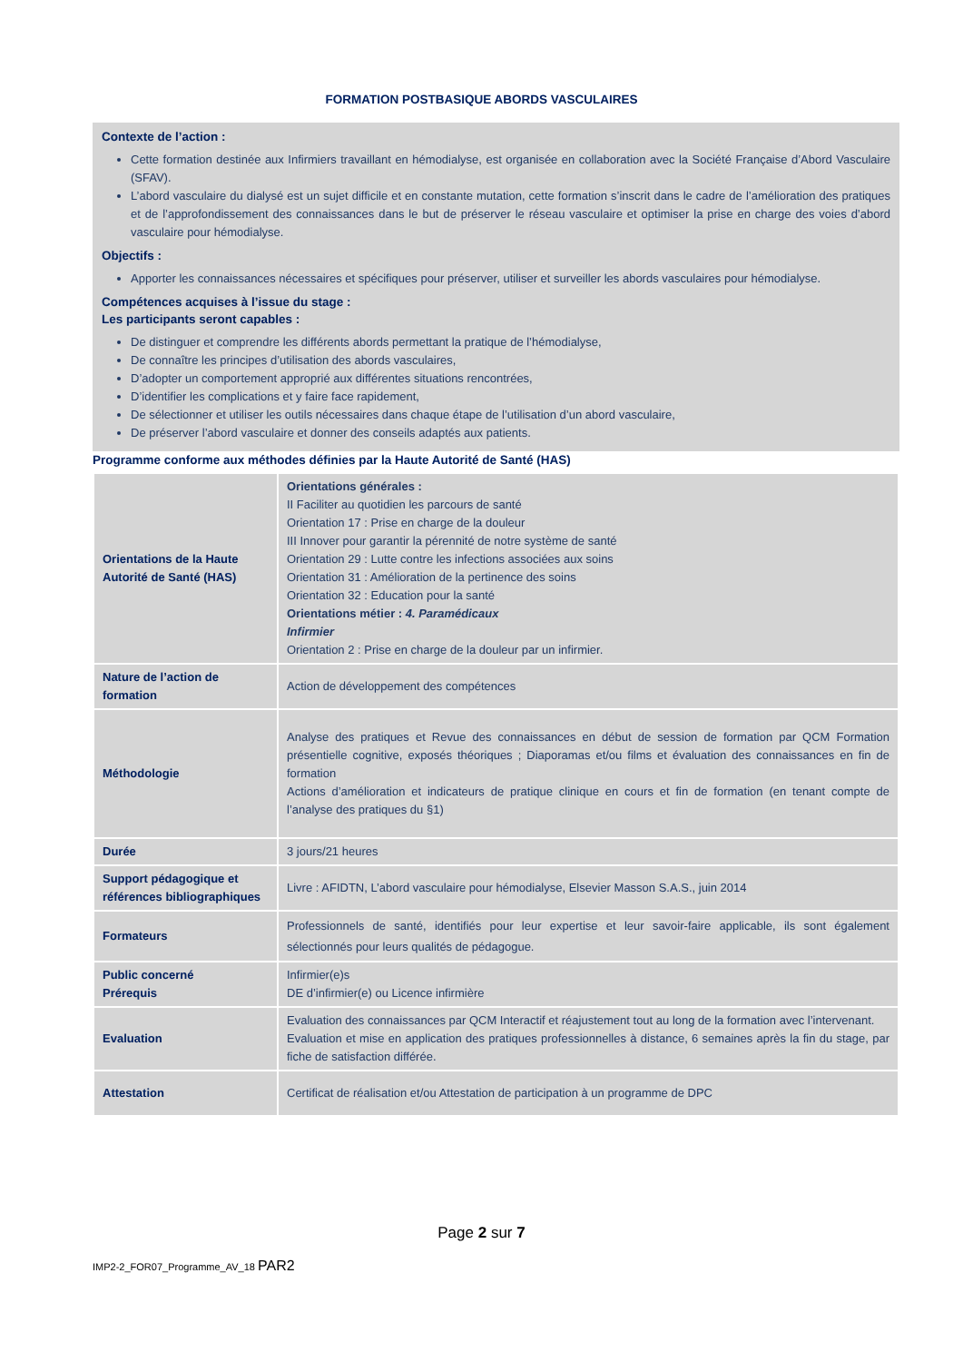FORMATION POSTBASIQUE ABORDS VASCULAIRES
Contexte de l’action :
Cette formation destinée aux Infirmiers travaillant en hémodialyse, est organisée en collaboration avec la Société Française d’Abord Vasculaire (SFAV).
L’abord vasculaire du dialysé est un sujet difficile et en constante mutation, cette formation s’inscrit dans le cadre de l’amélioration des pratiques et de l’approfondissement des connaissances dans le but de préserver le réseau vasculaire et optimiser la prise en charge des voies d’abord vasculaire pour hémodialyse.
Objectifs :
Apporter les connaissances nécessaires et spécifiques pour préserver, utiliser et surveiller les abords vasculaires pour hémodialyse.
Compétences acquises à l’issue du stage :
Les participants seront capables :
De distinguer et comprendre les différents abords permettant la pratique de l’hémodialyse,
De connaître les principes d’utilisation des abords vasculaires,
D’adopter un comportement approprié aux différentes situations rencontrées,
D’identifier les complications et y faire face rapidement,
De sélectionner et utiliser les outils nécessaires dans chaque étape de l’utilisation d’un abord vasculaire,
De préserver l’abord vasculaire et donner des conseils adaptés aux patients.
Programme conforme aux méthodes définies par la Haute Autorité de Santé (HAS)
| Orientations de la Haute Autorité de Santé (HAS) | Orientations générales : II Faciliter au quotidien les parcours de santé Orientation 17 : Prise en charge de la douleur III Innover pour garantir la pérennité de notre système de santé Orientation 29 : Lutte contre les infections associées aux soins Orientation 31 : Amélioration de la pertinence des soins Orientation 32 : Education pour la santé Orientations métier : 4. Paramédicaux Infirmier Orientation 2 : Prise en charge de la douleur par un infirmier. |
| Nature de l’action de formation | Action de développement des compétences |
| Méthodologie | Analyse des pratiques et Revue des connaissances en début de session de formation par QCM Formation présentielle cognitive, exposés théoriques ; Diaporamas et/ou films et évaluation des connaissances en fin de formation Actions d’amélioration et indicateurs de pratique clinique en cours et fin de formation (en tenant compte de l’analyse des pratiques du §1) |
| Durée | 3 jours/21 heures |
| Support pédagogique et références bibliographiques | Livre : AFIDTN, L’abord vasculaire pour hémodialyse, Elsevier Masson S.A.S., juin 2014 |
| Formateurs | Professionnels de santé, identifiés pour leur expertise et leur savoir-faire applicable, ils sont également sélectionnés pour leurs qualités de pédagogue. |
| Public concerné Prérequis | Infirmier(e)s DE d’infirmier(e) ou Licence infirmière |
| Evaluation | Evaluation des connaissances par QCM Interactif et réajustement tout au long de la formation avec l’intervenant. Evaluation et mise en application des pratiques professionnelles à distance, 6 semaines après la fin du stage, par fiche de satisfaction différée. |
| Attestation | Certificat de réalisation et/ou Attestation de participation à un programme de DPC |
Page 2 sur 7
IMP2-2_FOR07_Programme_AV_18 PAR2